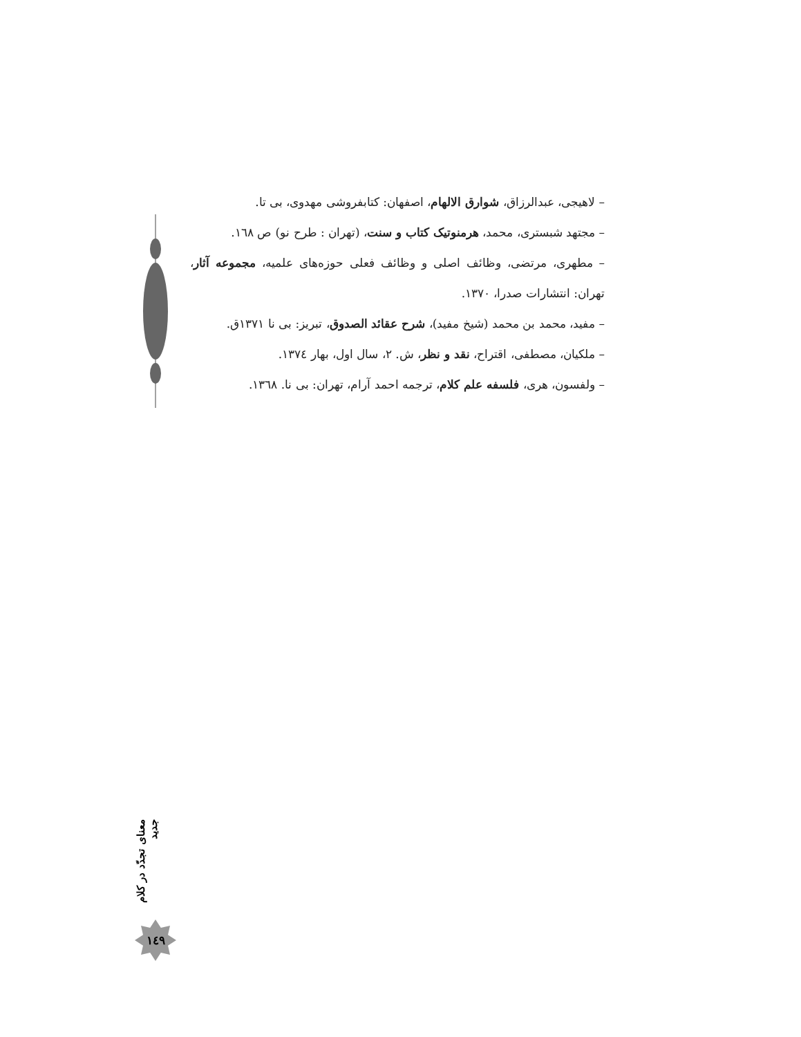– لاهیجی، عبدالرزاق، شوارق الالهام، اصفهان: کتابفروشی مهدوی، بی تا.
– مجتهد شبستری، محمد، هرمنوتیک کتاب و سنت، (تهران : طرح نو) ص ۱٦۸.
– مطهری، مرتضی، وظائف اصلی و وظائف فعلی حوزه‌های علمیه، مجموعه آثار، تهران: انتشارات صدرا، ۱۳۷۰.
– مفید، محمد بن محمد (شیخ مفید)، شرح عقائد الصدوق، تبریز: بی نا ۱۳۷۱ق.
– ملکیان، مصطفی، اقتراح، نقد و نظر، ش. ۲، سال اول، بهار ۱۳۷٤.
– ولفسون، هری، فلسفه علم کلام، ترجمه احمد آرام، تهران: بی نا. ۱۳٦۸.
معنای تجدّد در کلام جدید
۱٤۹